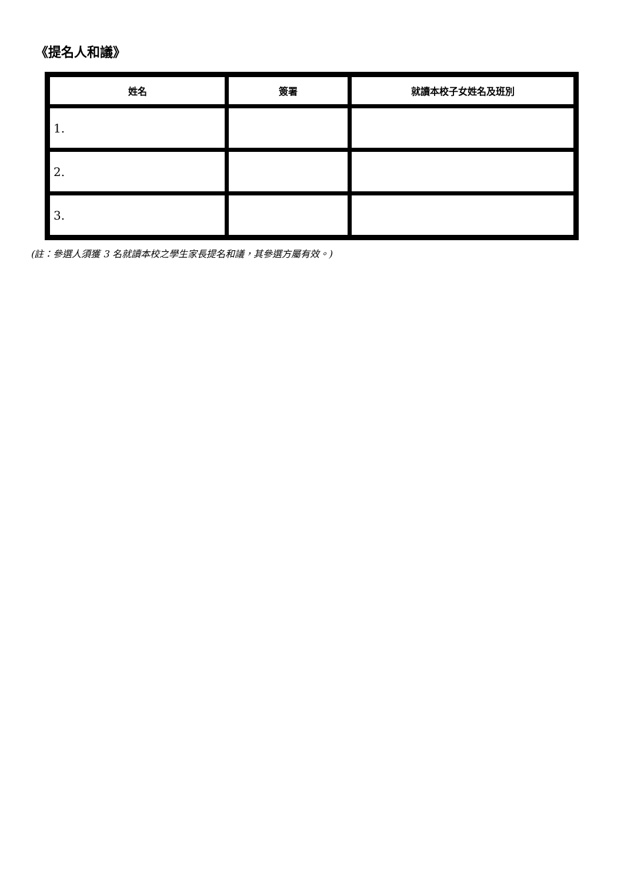《提名人和議》
| 姓名 | 簽署 | 就讀本校子女姓名及班別 |
| --- | --- | --- |
| 1. | | |
| 2. | | |
| 3. | | |
(註：參選人須獲 3 名就讀本校之學生家長提名和議，其參選方屬有效。)